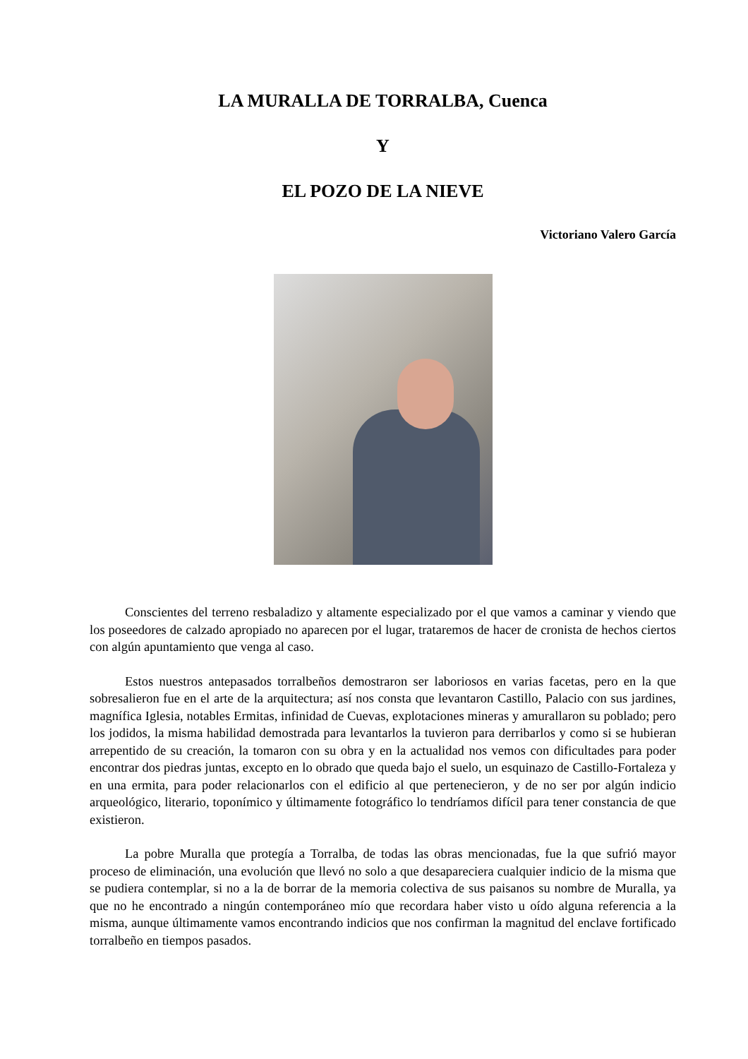LA MURALLA DE TORRALBA, Cuenca
Y
EL POZO DE LA NIEVE
Victoriano Valero García
Conscientes del terreno resbaladizo y altamente especializado por el que vamos a caminar y viendo que los poseedores de calzado apropiado no aparecen por el lugar, trataremos de hacer de cronista de hechos ciertos con algún apuntamiento que venga al caso.
Estos nuestros antepasados torralbeños demostraron ser laboriosos en varias facetas, pero en la que sobresalieron fue en el arte de la arquitectura; así nos consta que levantaron Castillo, Palacio con sus jardines, magnífica Iglesia, notables Ermitas, infinidad de Cuevas, explotaciones mineras y amurallaron su poblado; pero los jodidos, la misma habilidad demostrada para levantarlos la tuvieron para derribarlos y como si se hubieran arrepentido de su creación, la tomaron con su obra y en la actualidad nos vemos con dificultades para poder encontrar dos piedras juntas, excepto en lo obrado que queda bajo el suelo, un esquinazo de Castillo-Fortaleza y en una ermita, para poder relacionarlos con el edificio al que pertenecieron, y de no ser por algún indicio arqueológico, literario, toponímico y últimamente fotográfico lo tendríamos difícil para tener constancia de que existieron.
La pobre Muralla que protegía a Torralba, de todas las obras mencionadas, fue la que sufrió mayor proceso de eliminación, una evolución que llevó no solo a que desapareciera cualquier indicio de la misma que se pudiera contemplar, si no a la de borrar de la memoria colectiva de sus paisanos su nombre de Muralla, ya que no he encontrado a ningún contemporáneo mío que recordara haber visto u oído alguna referencia a la misma, aunque últimamente vamos encontrando indicios que nos confirman la magnitud del enclave fortificado torralbeño en tiempos pasados.